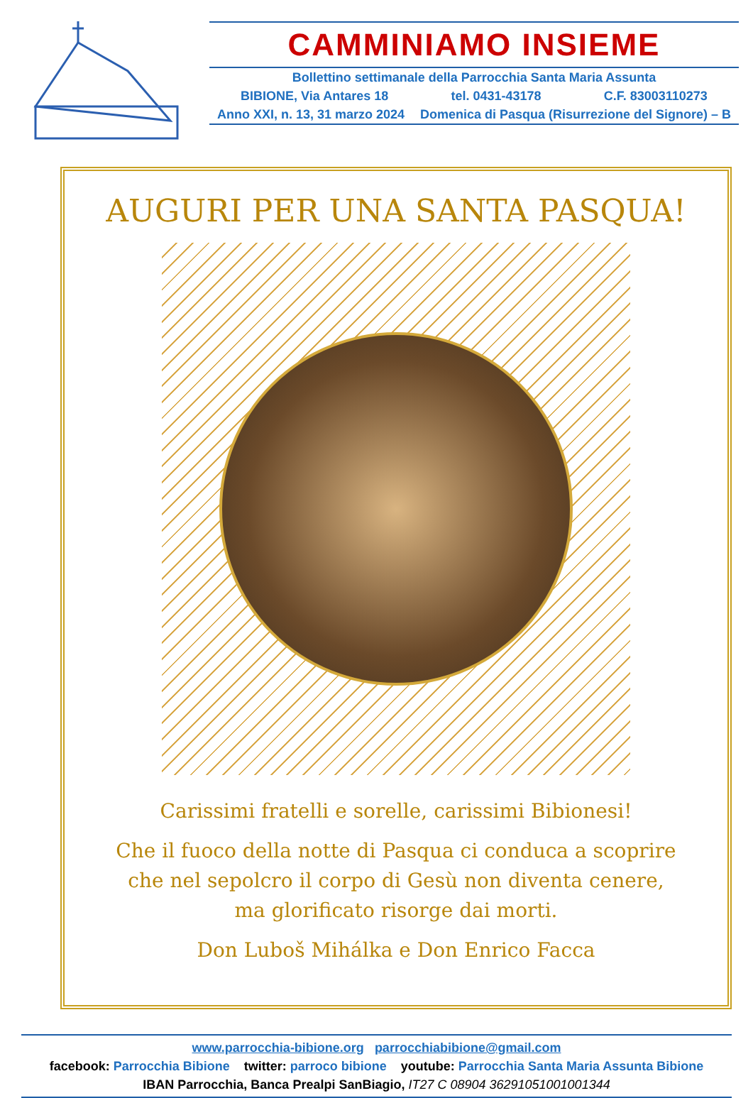CAMMINIAMO INSIEME
Bollettino settimanale della Parrocchia Santa Maria Assunta
BIBIONE, Via Antares 18 tel. 0431-43178 C.F. 83003110273
Anno XXI, n. 13, 31 marzo 2024 Domenica di Pasqua (Risurrezione del Signore) – B
AUGURI PER UNA SANTA PASQUA!
Carissimi fratelli e sorelle, carissimi Bibionesi!
Che il fuoco della notte di Pasqua ci conduca a scoprire
che nel sepolcro il corpo di Gesù non diventa cenere,
ma glorificato risorge dai morti.
Don Luboš Mihálka e Don Enrico Facca
www.parrocchia-bibione.org parrocchiabibione@gmail.com
facebook: Parrocchia Bibione twitter: parroco bibione youtube: Parrocchia Santa Maria Assunta Bibione
IBAN Parrocchia, Banca Prealpi SanBiagio, IT27 C 08904 36291051001001344